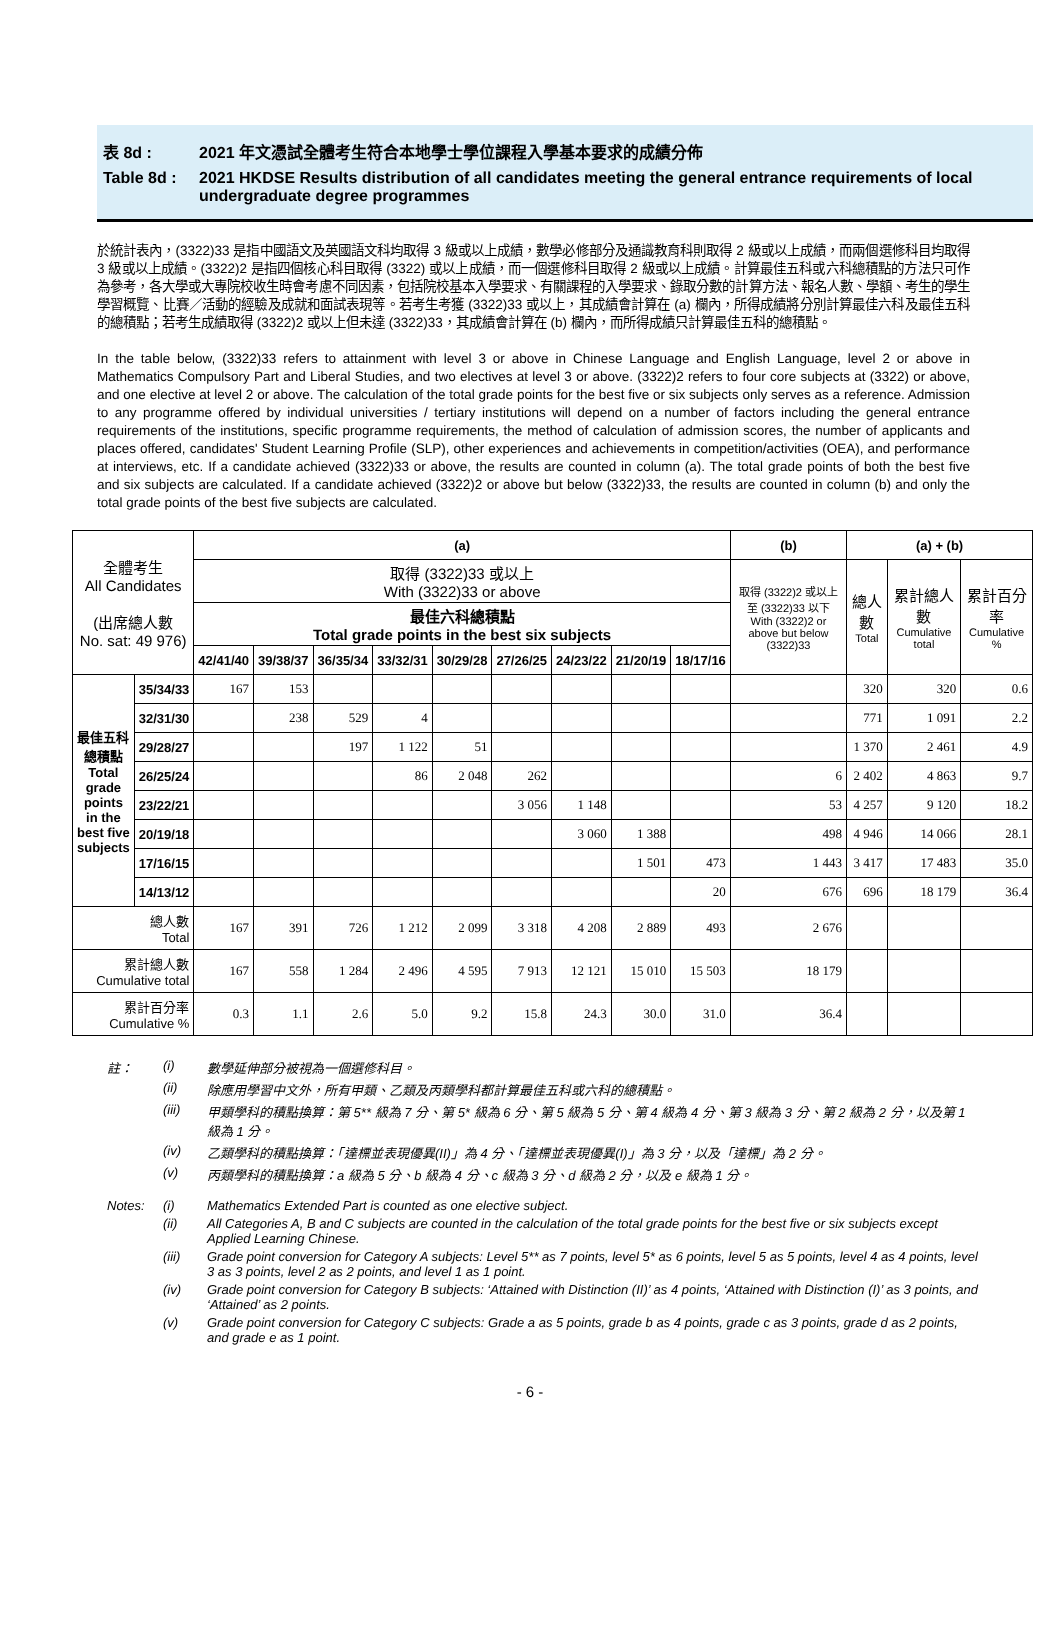表 8d : 2021 年文憑試全體考生符合本地學士學位課程入學基本要求的成績分佈
Table 8d : 2021 HKDSE Results distribution of all candidates meeting the general entrance requirements of local undergraduate degree programmes
於統計表內，(3322)33 是指中國語文及英國語文科均取得 3 級或以上成績，數學必修部分及通識教育科則取得 2 級或以上成績，而兩個選修科目均取得 3 級或以上成績。(3322)2 是指四個核心科目取得 (3322) 或以上成績，而一個選修科目取得 2 級或以上成績。計算最佳五科或六科總積點的方法只可作為參考，各大學或大專院校收生時會考慮不同因素，包括院校基本入學要求、有關課程的入學要求、錄取分數的計算方法、報名人數、學額、考生的學生學習概覽、比賽／活動的經驗及成就和面試表現等。若考生考獲 (3322)33 或以上，其成績會計算在 (a) 欄內，所得成績將分別計算最佳六科及最佳五科的總積點；若考生成績取得 (3322)2 或以上但未達 (3322)33，其成績會計算在 (b) 欄內，而所得成績只計算最佳五科的總積點。
In the table below, (3322)33 refers to attainment with level 3 or above in Chinese Language and English Language, level 2 or above in Mathematics Compulsory Part and Liberal Studies, and two electives at level 3 or above. (3322)2 refers to four core subjects at (3322) or above, and one elective at level 2 or above. The calculation of the total grade points for the best five or six subjects only serves as a reference. Admission to any programme offered by individual universities / tertiary institutions will depend on a number of factors including the general entrance requirements of the institutions, specific programme requirements, the method of calculation of admission scores, the number of applicants and places offered, candidates' Student Learning Profile (SLP), other experiences and achievements in competition/activities (OEA), and performance at interviews, etc. If a candidate achieved (3322)33 or above, the results are counted in column (a). The total grade points of both the best five and six subjects are calculated. If a candidate achieved (3322)2 or above but below (3322)33, the results are counted in column (b) and only the total grade points of the best five subjects are calculated.
| 全體考生 All Candidates (出席總人數 No. sat: 49 976) | | (a) | | | | | | | | | (b) | (a) + (b) | | |
| | | 取得 (3322)33 或以上 With (3322)33 or above | | | | | | | | | 取得 (3322)2 或以上至 (3322)33 以下 With (3322)2 or above but below (3322)33 | 總人數 Total | 累計總人數 Cumulative total | 累計百分率 Cumulative % |
| | | 最佳六科總積點 Total grade points in the best six subjects | | | | | | | | | | | | |
| | | 42/41/40 | 39/38/37 | 36/35/34 | 33/32/31 | 30/29/28 | 27/26/25 | 24/23/22 | 21/20/19 | 18/17/16 | | | | |
| 最佳五科總積點 Total grade points in the best five subjects | 35/34/33 | 167 | 153 | | | | | | | | | 320 | 320 | 0.6 |
| | 32/31/30 | | 238 | 529 | 4 | | | | | | | 771 | 1 091 | 2.2 |
| | 29/28/27 | | | 197 | 1 122 | 51 | | | | | | 1 370 | 2 461 | 4.9 |
| | 26/25/24 | | | | 86 | 2 048 | 262 | | | | 6 | 2 402 | 4 863 | 9.7 |
| | 23/22/21 | | | | | | 3 056 | 1 148 | | | 53 | 4 257 | 9 120 | 18.2 |
| | 20/19/18 | | | | | | | 3 060 | 1 388 | | 498 | 4 946 | 14 066 | 28.1 |
| | 17/16/15 | | | | | | | | 1 501 | 473 | 1 443 | 3 417 | 17 483 | 35.0 |
| | 14/13/12 | | | | | | | | | 20 | 676 | 696 | 18 179 | 36.4 |
| 總人數 Total | | 167 | 391 | 726 | 1 212 | 2 099 | 3 318 | 4 208 | 2 889 | 493 | 2 676 | | | |
| 累計總人數 Cumulative total | | 167 | 558 | 1 284 | 2 496 | 4 595 | 7 913 | 12 121 | 15 010 | 15 503 | 18 179 | | | |
| 累計百分率 Cumulative % | | 0.3 | 1.1 | 2.6 | 5.0 | 9.2 | 15.8 | 24.3 | 30.0 | 31.0 | 36.4 | | | |
註： (i) 數學延伸部分被視為一個選修科目。
(ii) 除應用學習中文外，所有甲類、乙類及丙類學科都計算最佳五科或六科的總積點。
(iii) 甲類學科的積點換算：第 5** 級為 7 分、第 5* 級為 6 分、第 5 級為 5 分、第 4 級為 4 分、第 3 級為 3 分、第 2 級為 2 分，以及第 1 級為 1 分。
(iv) 乙類學科的積點換算：「達標並表現優異(II)」為 4 分、「達標並表現優異(I)」為 3 分，以及「達標」為 2 分。
(v) 丙類學科的積點換算：a 級為 5 分、b 級為 4 分、c 級為 3 分、d 級為 2 分，以及 e 級為 1 分。
Notes: (i) Mathematics Extended Part is counted as one elective subject.
(ii) All Categories A, B and C subjects are counted in the calculation of the total grade points for the best five or six subjects except Applied Learning Chinese.
(iii) Grade point conversion for Category A subjects: Level 5** as 7 points, level 5* as 6 points, level 5 as 5 points, level 4 as 4 points, level 3 as 3 points, level 2 as 2 points, and level 1 as 1 point.
(iv) Grade point conversion for Category B subjects: ‘Attained with Distinction (II)’ as 4 points, ‘Attained with Distinction (I)’ as 3 points, and ‘Attained’ as 2 points.
(v) Grade point conversion for Category C subjects: Grade a as 5 points, grade b as 4 points, grade c as 3 points, grade d as 2 points, and grade e as 1 point.
- 6 -